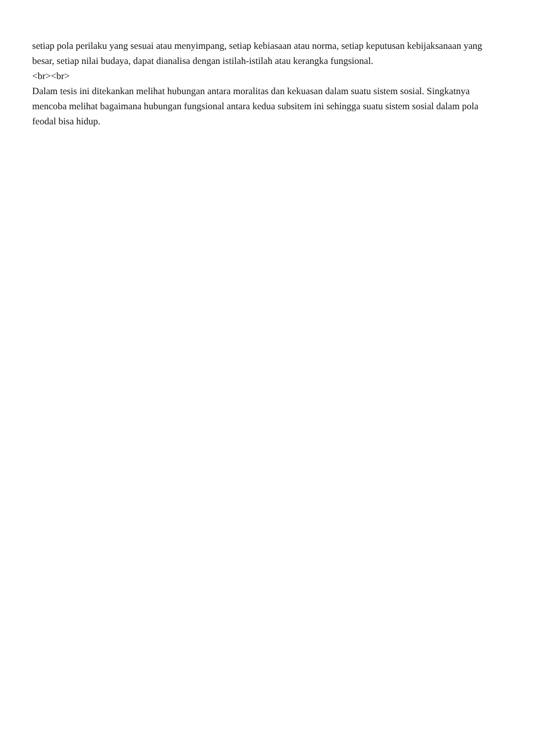setiap pola perilaku yang sesuai atau menyimpang, setiap kebiasaan atau norma, setiap keputusan kebijaksanaan yang besar, setiap nilai budaya, dapat dianalisa dengan istilah-istilah atau kerangka fungsional.
<br><br>
Dalam tesis ini ditekankan melihat hubungan antara moralitas dan kekuasan dalam suatu sistem sosial. Singkatnya mencoba melihat bagaimana hubungan fungsional antara kedua subsitem ini sehingga suatu sistem sosial dalam pola feodal bisa hidup.